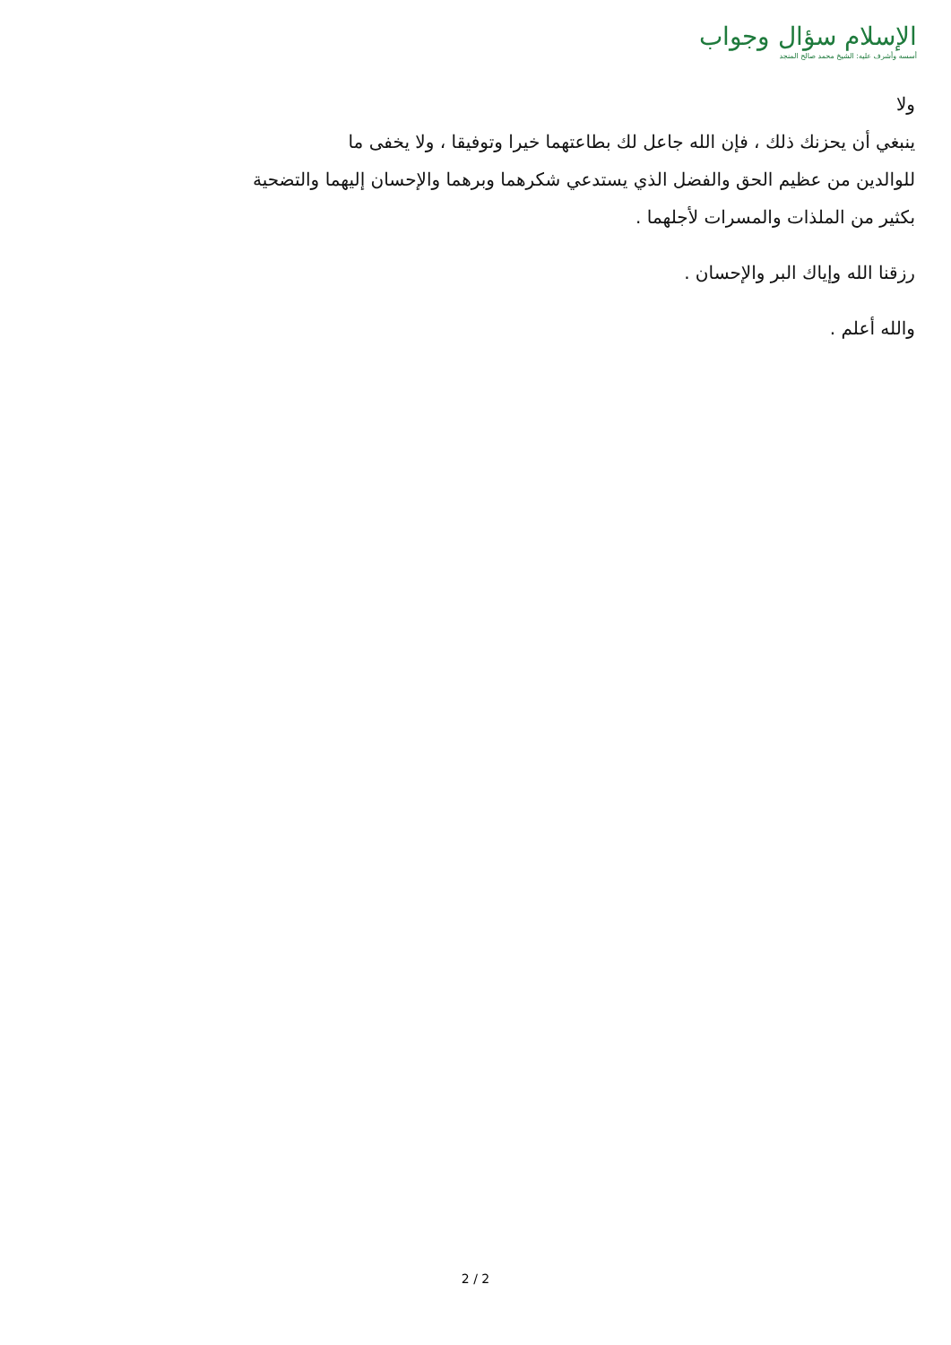الإسلام سؤال وجواب
أسسه وأشرف عليه: الشيخ محمد صالح المنجد
ولا
ينبغي أن يحزنك ذلك ، فإن الله جاعل لك بطاعتهما خيرا وتوفيقا ، ولا يخفى ما
للوالدين من عظيم الحق والفضل الذي يستدعي شكرهما وبرهما والإحسان إليهما والتضحية
بكثير من الملذات والمسرات لأجلهما .
رزقنا الله وإياك البر والإحسان .
والله أعلم .
2 / 2